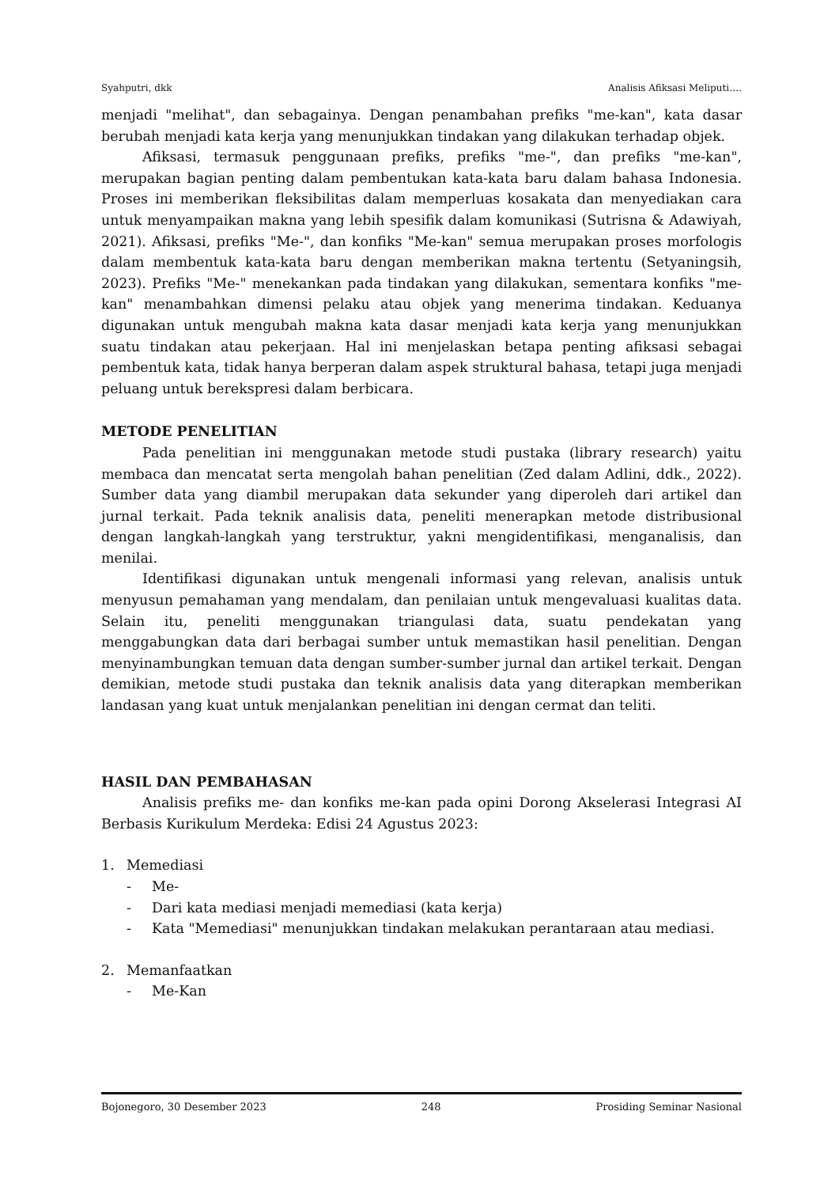Syahputri, dkk Analisis Afiksasi Meliputi….
menjadi "melihat", dan sebagainya. Dengan penambahan prefiks "me-kan", kata dasar berubah menjadi kata kerja yang menunjukkan tindakan yang dilakukan terhadap objek.
Afiksasi, termasuk penggunaan prefiks, prefiks "me-", dan prefiks "me-kan", merupakan bagian penting dalam pembentukan kata-kata baru dalam bahasa Indonesia. Proses ini memberikan fleksibilitas dalam memperluas kosakata dan menyediakan cara untuk menyampaikan makna yang lebih spesifik dalam komunikasi (Sutrisna & Adawiyah, 2021). Afiksasi, prefiks "Me-", dan konfiks "Me-kan" semua merupakan proses morfologis dalam membentuk kata-kata baru dengan memberikan makna tertentu (Setyaningsih, 2023). Prefiks "Me-" menekankan pada tindakan yang dilakukan, sementara konfiks "me-kan" menambahkan dimensi pelaku atau objek yang menerima tindakan. Keduanya digunakan untuk mengubah makna kata dasar menjadi kata kerja yang menunjukkan suatu tindakan atau pekerjaan. Hal ini menjelaskan betapa penting afiksasi sebagai pembentuk kata, tidak hanya berperan dalam aspek struktural bahasa, tetapi juga menjadi peluang untuk berekspresi dalam berbicara.
METODE PENELITIAN
Pada penelitian ini menggunakan metode studi pustaka (library research) yaitu membaca dan mencatat serta mengolah bahan penelitian (Zed dalam Adlini, ddk., 2022). Sumber data yang diambil merupakan data sekunder yang diperoleh dari artikel dan jurnal terkait. Pada teknik analisis data, peneliti menerapkan metode distribusional dengan langkah-langkah yang terstruktur, yakni mengidentifikasi, menganalisis, dan menilai.
Identifikasi digunakan untuk mengenali informasi yang relevan, analisis untuk menyusun pemahaman yang mendalam, dan penilaian untuk mengevaluasi kualitas data. Selain itu, peneliti menggunakan triangulasi data, suatu pendekatan yang menggabungkan data dari berbagai sumber untuk memastikan hasil penelitian. Dengan menyinambungkan temuan data dengan sumber-sumber jurnal dan artikel terkait. Dengan demikian, metode studi pustaka dan teknik analisis data yang diterapkan memberikan landasan yang kuat untuk menjalankan penelitian ini dengan cermat dan teliti.
HASIL DAN PEMBAHASAN
Analisis prefiks me- dan konfiks me-kan pada opini Dorong Akselerasi Integrasi AI Berbasis Kurikulum Merdeka: Edisi 24 Agustus 2023:
1. Memediasi
- Me-
- Dari kata mediasi menjadi memediasi (kata kerja)
- Kata "Memediasi" menunjukkan tindakan melakukan perantaraan atau mediasi.
2. Memanfaatkan
- Me-Kan
Bojonegoro, 30 Desember 2023 248 Prosiding Seminar Nasional